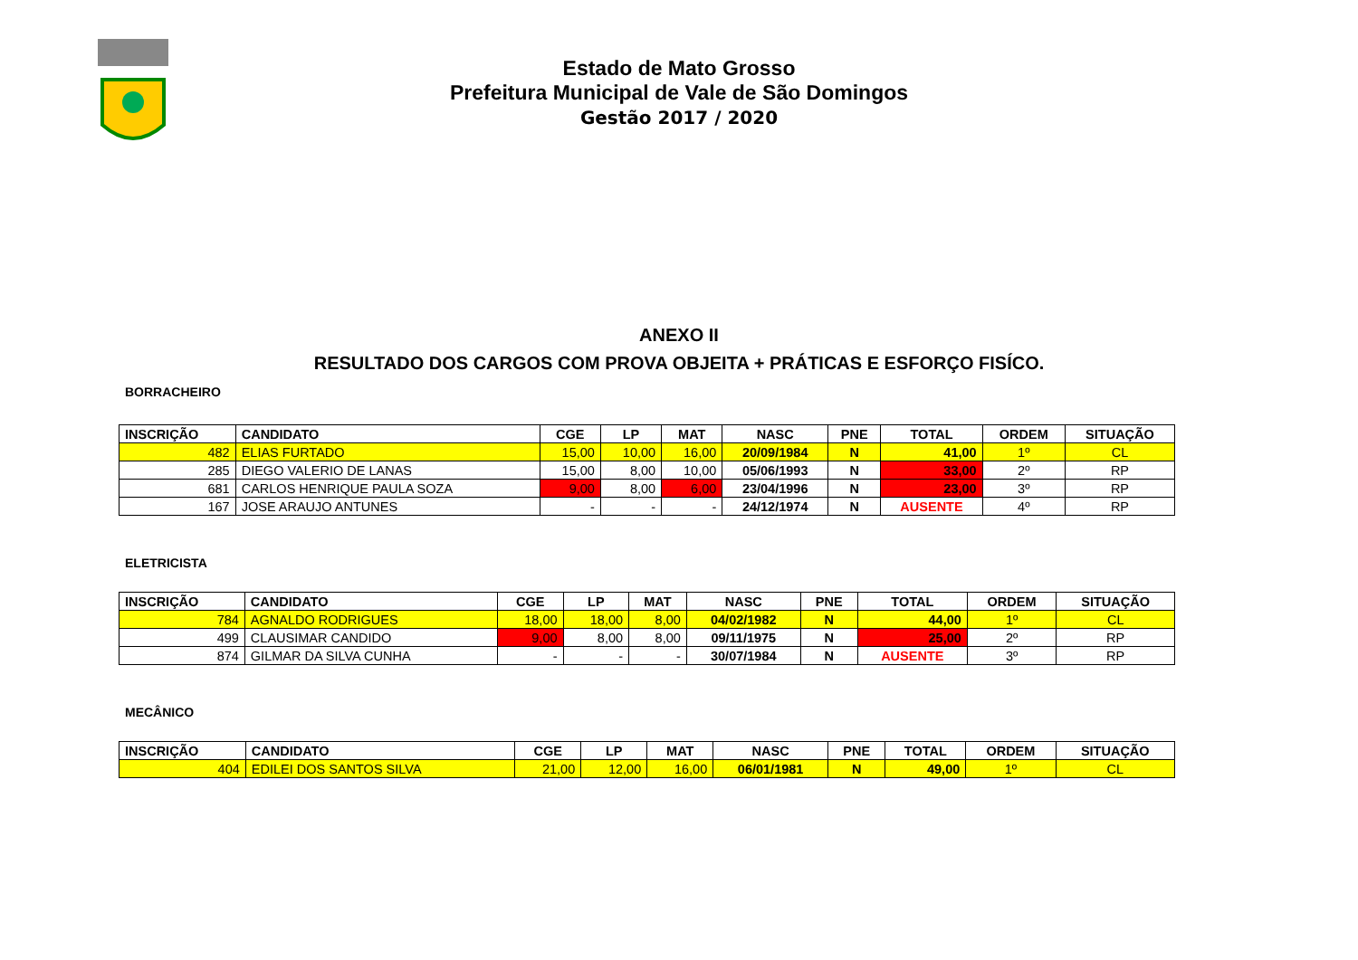Estado de Mato Grosso
Prefeitura Municipal de Vale de São Domingos
Gestão 2017 / 2020
ANEXO II
RESULTADO DOS CARGOS COM PROVA OBJEITA + PRÁTICAS E ESFORÇO FISÍCO.
BORRACHEIRO
| INSCRIÇÃO | CANDIDATO | CGE | LP | MAT | NASC | PNE | TOTAL | ORDEM | SITUAÇÃO |
| --- | --- | --- | --- | --- | --- | --- | --- | --- | --- |
| 482 | ELIAS FURTADO | 15,00 | 10,00 | 16,00 | 20/09/1984 | N | 41,00 | 1º | CL |
| 285 | DIEGO VALERIO DE LANAS | 15,00 | 8,00 | 10,00 | 05/06/1993 | N | 33,00 | 2º | RP |
| 681 | CARLOS HENRIQUE PAULA SOZA | 9,00 | 8,00 | 6,00 | 23/04/1996 | N | 23,00 | 3º | RP |
| 167 | JOSE ARAUJO ANTUNES | - | - | - | 24/12/1974 | N | AUSENTE | 4º | RP |
ELETRICISTA
| INSCRIÇÃO | CANDIDATO | CGE | LP | MAT | NASC | PNE | TOTAL | ORDEM | SITUAÇÃO |
| --- | --- | --- | --- | --- | --- | --- | --- | --- | --- |
| 784 | AGNALDO RODRIGUES | 18,00 | 18,00 | 8,00 | 04/02/1982 | N | 44,00 | 1º | CL |
| 499 | CLAUSIMAR CANDIDO | 9,00 | 8,00 | 8,00 | 09/11/1975 | N | 25,00 | 2º | RP |
| 874 | GILMAR DA SILVA CUNHA | - | - | - | 30/07/1984 | N | AUSENTE | 3º | RP |
MECÂNICO
| INSCRIÇÃO | CANDIDATO | CGE | LP | MAT | NASC | PNE | TOTAL | ORDEM | SITUAÇÃO |
| --- | --- | --- | --- | --- | --- | --- | --- | --- | --- |
| 404 | EDILEI DOS SANTOS SILVA | 21,00 | 12,00 | 16,00 | 06/01/1981 | N | 49,00 | 1º | CL |